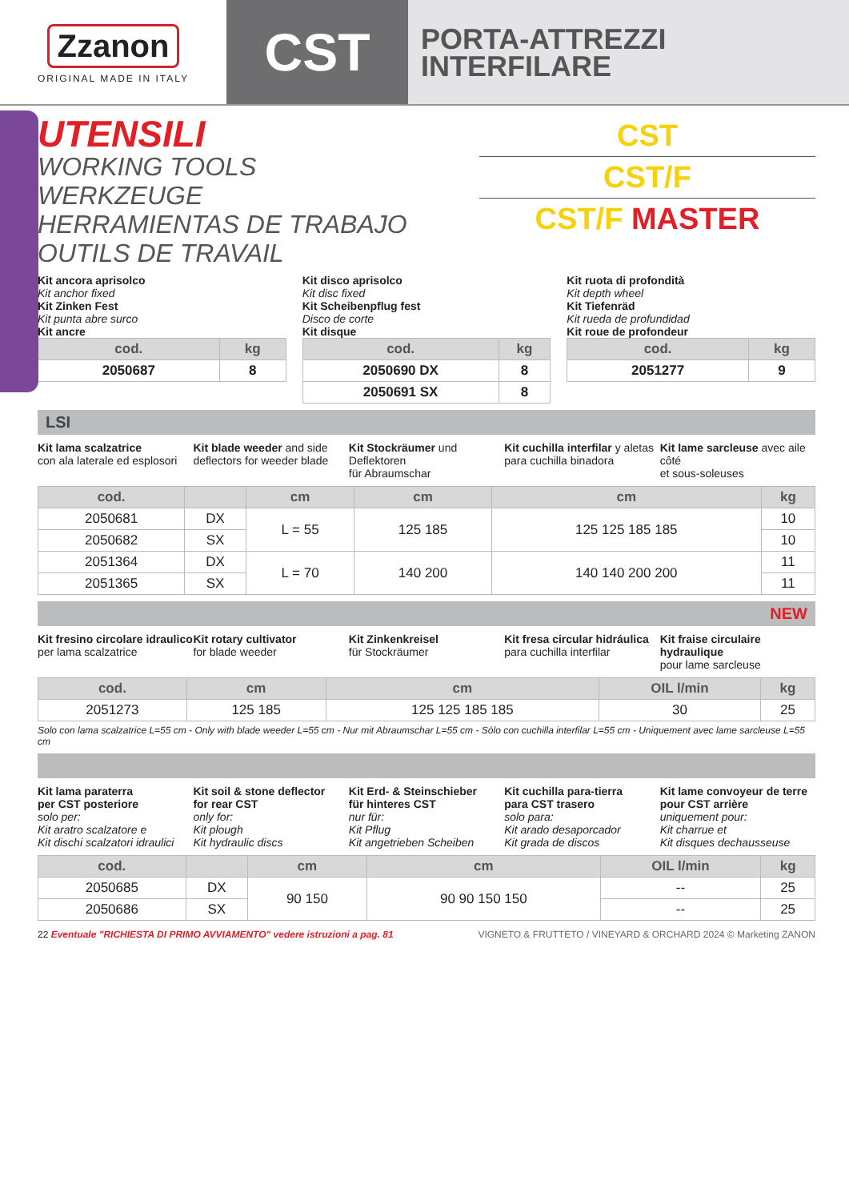Zzanon
ORIGINAL MADE IN ITALY
CST
PORTA-ATTREZZI
INTERFILARE
UTENSILI
WORKING TOOLS
WERKZEUGE
HERRAMIENTAS DE TRABAJO
OUTILS DE TRAVAIL
CST
CST/F
CST/F MASTER
Kit ancora aprisolco
Kit anchor fixed
Kit Zinken Fest
Kit punta abre surco
Kit ancre
| cod. | kg |
| --- | --- |
| 2050687 | 8 |
Kit disco aprisolco
Kit disc fixed
Kit Scheibenpflug fest
Disco de corte
Kit disque
| cod. | kg |
| --- | --- |
| 2050690 DX | 8 |
| 2050691 SX | 8 |
Kit ruota di profondità
Kit depth wheel
Kit Tiefenräd
Kit rueda de profundidad
Kit roue de profondeur
| cod. | kg |
| --- | --- |
| 2051277 | 9 |
LSI
Kit lama scalzatrice
con ala laterale ed esplosori
Kit blade weeder and side
deflectors for weeder blade
Kit Stockräumer und Deflektoren
für Abraumschar
Kit cuchilla interfilar y aletas
para cuchilla binadora
Kit lame sarcleuse avec aile côté
et sous-soleuses
| cod. | | cm | cm | cm | kg |
| --- | --- | --- | --- | --- | --- |
| 2050681 | DX | L = 55 | 125 185 | 125 125 185 185 | 10 |
| 2050682 | SX | | | | 10 |
| 2051364 | DX | L = 70 | 140 200 | 140 140 200 200 | 11 |
| 2051365 | SX | | | | 11 |
NEW
Kit fresino circolare idraulico
per lama scalzatrice
Kit rotary cultivator
for blade weeder
Kit Zinkenkreisel
für Stockräumer
Kit fresa circular hidráulica
para cuchilla interfilar
Kit fraise circulaire hydraulique
pour lame sarcleuse
| cod. | cm | cm | OIL l/min | kg |
| --- | --- | --- | --- | --- |
| 2051273 | 125 185 | 125 125 185 185 | 30 | 25 |
Solo con lama scalzatrice L=55 cm - Only with blade weeder L=55 cm - Nur mit Abraumschar L=55 cm - Sólo con cuchilla interfilar L=55 cm - Uniquement avec lame sarcleuse L=55 cm
Kit lama paraterra
per CST posteriore
solo per:
Kit aratro scalzatore e
Kit dischi scalzatori idraulici
Kit soil & stone deflector
for rear CST
only for:
Kit plough
Kit hydraulic discs
Kit Erd- & Steinschieber
für hinteres CST
nur für:
Kit Pflug
Kit angetrieben Scheiben
Kit cuchilla para-tierra
para CST trasero
solo para:
Kit arado desaporcador
Kit grada de discos
Kit lame convoyeur de terre
pour CST arrière
uniquement pour:
Kit charrue et
Kit disques dechausseuse
| cod. | | cm | cm | OIL l/min | kg |
| --- | --- | --- | --- | --- | --- |
| 2050685 | DX | 90 150 | 90 90 150 150 | -- | 25 |
| 2050686 | SX | | | -- | 25 |
22 Eventuale "RICHIESTA DI PRIMO AVVIAMENTO" vedere istruzioni a pag. 81 VIGNETO & FRUTTETO / VINEYARD & ORCHARD 2024 © Marketing ZANON